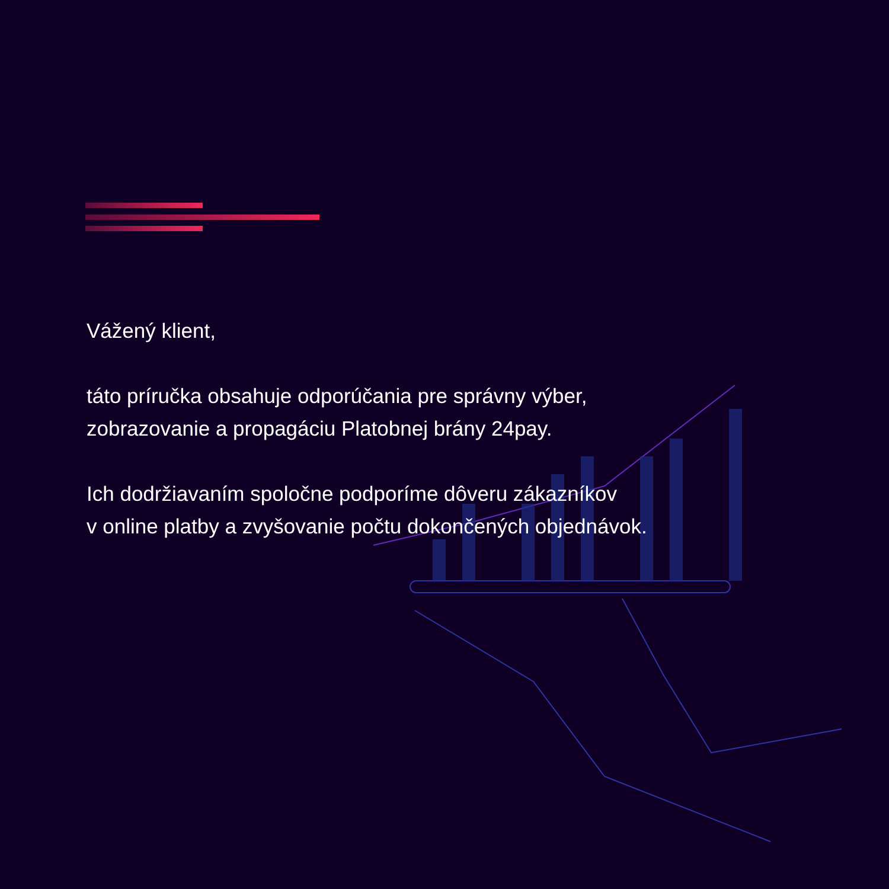Vážený klient,
táto príručka obsahuje odporúčania pre správny výber,
zobrazovanie a propagáciu Platobnej brány 24pay.
Ich dodržiavaním spoločne podporíme dôveru zákazníkov
v online platby a zvyšovanie počtu dokončených objednávok.